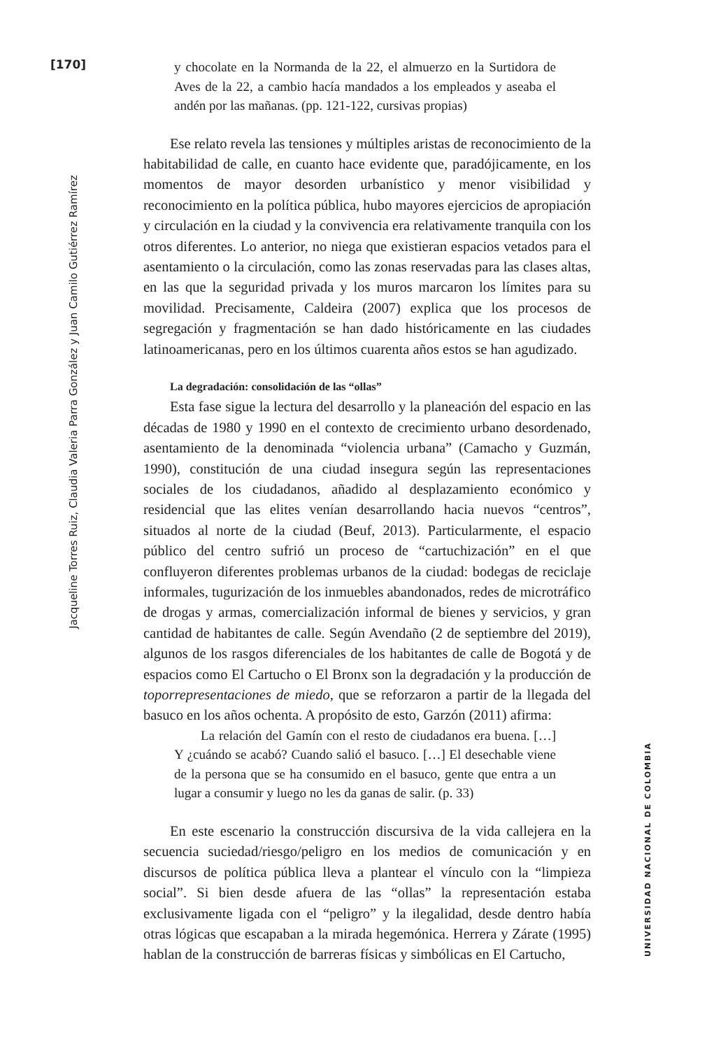[170]
Jacqueline Torres Ruiz, Claudia Valeria Parra González y Juan Camilo Gutiérrez Ramírez
y chocolate en la Normanda de la 22, el almuerzo en la Surtidora de Aves de la 22, a cambio hacía mandados a los empleados y aseaba el andén por las mañanas. (pp. 121-122, cursivas propias)
Ese relato revela las tensiones y múltiples aristas de reconocimiento de la habitabilidad de calle, en cuanto hace evidente que, paradójicamente, en los momentos de mayor desorden urbanístico y menor visibilidad y reconocimiento en la política pública, hubo mayores ejercicios de apropiación y circulación en la ciudad y la convivencia era relativamente tranquila con los otros diferentes. Lo anterior, no niega que existieran espacios vetados para el asentamiento o la circulación, como las zonas reservadas para las clases altas, en las que la seguridad privada y los muros marcaron los límites para su movilidad. Precisamente, Caldeira (2007) explica que los procesos de segregación y fragmentación se han dado históricamente en las ciudades latinoamericanas, pero en los últimos cuarenta años estos se han agudizado.
La degradación: consolidación de las “ollas”
Esta fase sigue la lectura del desarrollo y la planeación del espacio en las décadas de 1980 y 1990 en el contexto de crecimiento urbano desordenado, asentamiento de la denominada “violencia urbana” (Camacho y Guzmán, 1990), constitución de una ciudad insegura según las representaciones sociales de los ciudadanos, añadido al desplazamiento económico y residencial que las elites venían desarrollando hacia nuevos “centros”, situados al norte de la ciudad (Beuf, 2013). Particularmente, el espacio público del centro sufrió un proceso de “cartuchización” en el que confluyeron diferentes problemas urbanos de la ciudad: bodegas de reciclaje informales, tugurización de los inmuebles abandonados, redes de microtráfico de drogas y armas, comercialización informal de bienes y servicios, y gran cantidad de habitantes de calle. Según Avendaño (2 de septiembre del 2019), algunos de los rasgos diferenciales de los habitantes de calle de Bogotá y de espacios como El Cartucho o El Bronx son la degradación y la producción de toporrepresentaciones de miedo, que se reforzaron a partir de la llegada del basuco en los años ochenta. A propósito de esto, Garzón (2011) afirma:
La relación del Gamín con el resto de ciudadanos era buena. […] Y ¿cuándo se acabó? Cuando salió el basuco. […] El desechable viene de la persona que se ha consumido en el basuco, gente que entra a un lugar a consumir y luego no les da ganas de salir. (p. 33)
En este escenario la construcción discursiva de la vida callejera en la secuencia suciedad/riesgo/peligro en los medios de comunicación y en discursos de política pública lleva a plantear el vínculo con la “limpieza social”. Si bien desde afuera de las “ollas” la representación estaba exclusivamente ligada con el “peligro” y la ilegalidad, desde dentro había otras lógicas que escapaban a la mirada hegemónica. Herrera y Zárate (1995) hablan de la construcción de barreras físicas y simbólicas en El Cartucho,
UNIVERSIDAD NACIONAL DE COLOMBIA